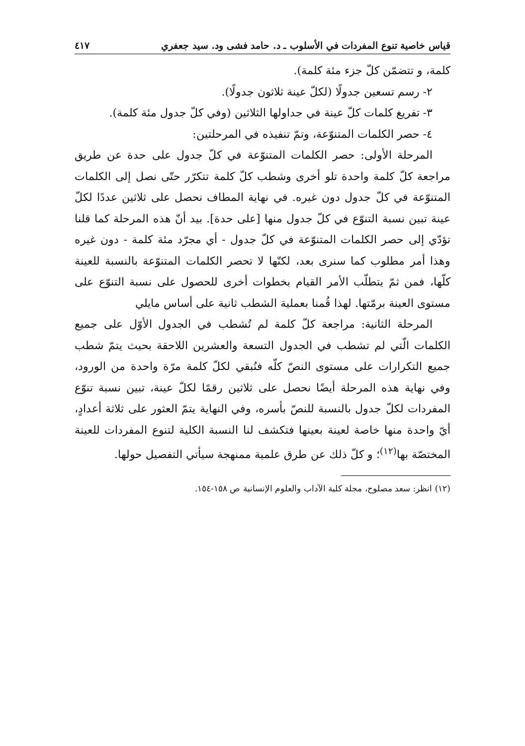قياس خاصية تنوع المفردات في الأسلوب ـ د. حامد فشى ود. سيد جعفري ٤١٧
كلمة، و تتضمّن كلّ جزء مئة كلمة).
٢- رسم تسعين جدولًا (لكلّ عينة ثلاثون جدولًا).
٣- تفريغ كلمات كلّ عينة في جداولها الثلاثين (وفي كلّ جدول مئة كلمة).
٤- حصر الكلمات المتنوّعة، وتمّ تنفيذه في المرحلتين:
المرحلة الأولى: حصر الكلمات المتنوّعة في كلّ جدول على حدة عن طريق مراجعة كلّ كلمة واحدة تلو أخرى وشطب كلّ كلمة تتكرّر حتّى نصل إلى الكلمات المتنوّعة في كلّ جدول دون غيره. في نهاية المطاف نحصل على ثلاثين عددًا لكلّ عينة تبين نسبة التنوّع في كلّ جدول منها [على حدة]. بيد أنّ هذه المرحلة كما قلنا تؤدّي إلى حصر الكلمات المتنوّعة في كلّ جدول - أي مجرّد مئة كلمة - دون غيره وهذا أمر مطلوب كما سنرى بعد، لكنّها لا تحصر الكلمات المتنوّعة بالنسبة للعينة كلّها، فمن ثمّ يتطلّب الأمر القيام بخطوات أخرى للحصول على نسبة التنوّع على مستوى العينة برمّتها. لهذا قُمنا بعملية الشطب ثانية على أساس مايلي
المرحلة الثانية: مراجعة كلّ كلمة لم تُشطب في الجدول الأوّل على جميع الكلمات الّتي لم تشطب في الجدول التسعة والعشرين اللاحقة بحيث يتمّ شطب جميع التكرارات على مستوى النصّ كلّه فنُبقي لكلّ كلمة مرّة واحدة من الورود، وفي نهاية هذه المرحلة أيضًا نحصل على ثلاثين رقمًا لكلّ عينة، تبين نسبة تنوّع المفردات لكلّ جدول بالنسبة للنصّ بأسره، وفي النهاية يتمّ العثور على ثلاثة أعدادٍ، أيّ واحدة منها خاصة لعينة بعينها فتكشف لنا النسبة الكلية لتنوع المفردات للعينة المختصّة بها<sup>(١٢)</sup>؛ و كلّ ذلك عن طرق علمية ممنهجة سيأتي التفصيل حولها.
(١٢) انظر: سعد مصلوح، مجلة كلية الآداب والعلوم الإنسانية ص ١٥٨-١٥٤.